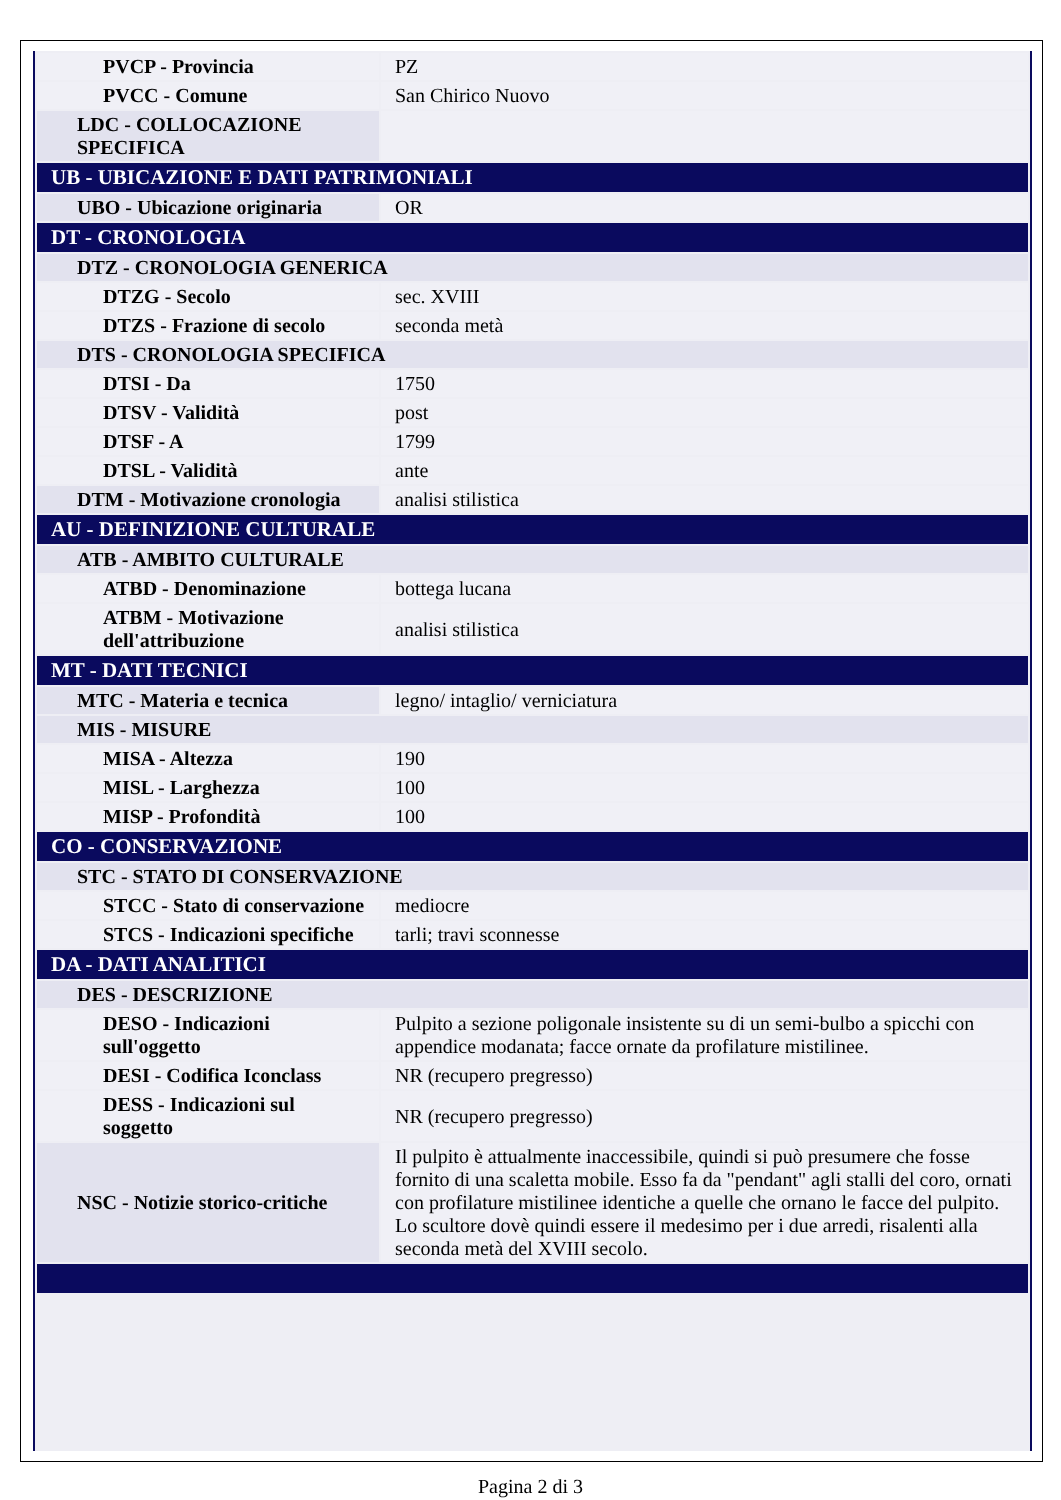| PVCP - Provincia | PZ |
| PVCC - Comune | San Chirico Nuovo |
| LDC - COLLOCAZIONE SPECIFICA | |
| UB - UBICAZIONE E DATI PATRIMONIALI | |
| UBO - Ubicazione originaria | OR |
| DT - CRONOLOGIA | |
| DTZ - CRONOLOGIA GENERICA | |
| DTZG - Secolo | sec. XVIII |
| DTZS - Frazione di secolo | seconda metà |
| DTS - CRONOLOGIA SPECIFICA | |
| DTSI - Da | 1750 |
| DTSV - Validità | post |
| DTSF - A | 1799 |
| DTSL - Validità | ante |
| DTM - Motivazione cronologia | analisi stilistica |
| AU - DEFINIZIONE CULTURALE | |
| ATB - AMBITO CULTURALE | |
| ATBD - Denominazione | bottega lucana |
| ATBM - Motivazione dell'attribuzione | analisi stilistica |
| MT - DATI TECNICI | |
| MTC - Materia e tecnica | legno/ intaglio/ verniciatura |
| MIS - MISURE | |
| MISA - Altezza | 190 |
| MISL - Larghezza | 100 |
| MISP - Profondità | 100 |
| CO - CONSERVAZIONE | |
| STC - STATO DI CONSERVAZIONE | |
| STCC - Stato di conservazione | mediocre |
| STCS - Indicazioni specifiche | tarli; travi sconnesse |
| DA - DATI ANALITICI | |
| DES - DESCRIZIONE | |
| DESO - Indicazioni sull'oggetto | Pulpito a sezione poligonale insistente su di un semi-bulbo a spicchi con appendice modanata; facce ornate da profilature mistilinee. |
| DESI - Codifica Iconclass | NR (recupero pregresso) |
| DESS - Indicazioni sul soggetto | NR (recupero pregresso) |
| NSC - Notizie storico-critiche | Il pulpito è attualmente inaccessibile, quindi si può presumere che fosse fornito di una scaletta mobile. Esso fa da "pendant" agli stalli del coro, ornati con profilature mistilinee identiche a quelle che ornano le facce del pulpito. Lo scultore dovè quindi essere il medesimo per i due arredi, risalenti alla seconda metà del XVIII secolo. |
Pagina 2 di 3